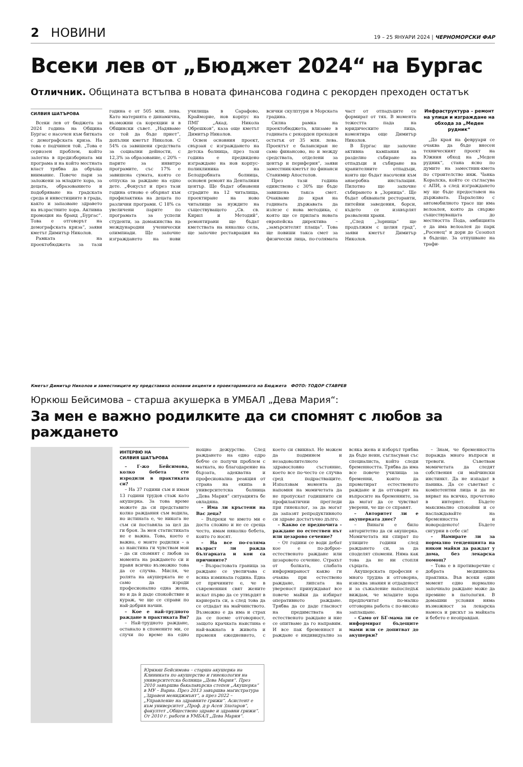2 НОВИНИ 19 – 25 ЯНУАРИ 2024 | ЧЕРНОМОРСКИ ФАР
Всеки лев от „Бюджет 2024“ на Бургас
Отличник. Общината встъпва в новата финансова година с рекорден преходен остатък
СИЛВИЯ ШАТЪРОВА
Всеки лев от бюджета за 2024 година на Община Бургас е насочен към битката с демографската криза. На това е подчинен той. „Това е сериозен проблем, който залегна в предизборната ми програма и на който местната власт трябва да обръща внимание. Повече пари за заложени за младите хора, за децата, образованието и подобряване на градската среда и инвестициите в града, както и запазване здравето на възрастните хора. Активна промоция на бранд „Бургас“. Това е отговорът на демографската криза“, заяви кметът Димитър Николов.
Рамката на проектобюджета за тази година е от 505 млн. лева. Като материята е динамична, възможни са корекции и в Общински съвет. „Надяваме се той да бъде приет“, допълни кметът Николов. С 54% са завишени средствата за социални дейности, с 12,3% за образование, с 20% – парите за инвитро програмите, със 17% е завишена сумата, която се отпуска за раждане на едно дете. „Фокусът и през тази година отново е обърнат към профилактика на децата по различни програми. С 18% са увеличени парите по програмата за успели студенти, за домакинства на международни ученически олимпиади. Ще започне изграждането на нови училища в Сарафово, Крайморие, нов корпус на ПМГ „Акад. Никола Обрешков“, каза още кметът Димитър Николов.
Освен основния проект, свързан с изграждането на детска болница, през тази година е предвидено изграждане на нов корпус-поликлиника на Белодробната болница, основен ремонт на Денталния център. Ще бъдат обновени сградите на 12 читалища, проектиране на ново читалище за нуждите на съществуващото „Св. св. Кирил и Методий“, ремонтирани ще бъдат кметствата на няколко села, ще започне реставрация на всички скулптури в Морската градина.
Силна рамка на проектобюджета, влизаме в годината с рекорден преходен остатък от 35 млн. лева. Проектът е балансиран не само финансово, но и между средствата, отделени за център и периферия“, заяви заместник-кметът по финанси Станимир Апостолов.
През тази година единствено с 30% ще бъде завишена такса смет. Очакваме до края на годината държавата да излезе с нова методика, с която ще се прилага новата европейска директива – „замърсителят плаща“. Това ще повиши такса смет за физически лица, по-голямата част от отпадъците се формират от тях. В момента тежестта пада на юридическите лица, коментира още Димитър Николов.
В Бургас ще започне активна кампания за разделно събиране на отпадъци и събиране на хранителните отпадъци, които ще бъдат насочени към анаеробна инсталация. Пилотно ще започне събирането в „Зорница“. Ще бъдат обхванати ресторанти, питейни заведения, борси, където се изхвърлят развалени храни.
„След „Зорница“ ще продължим с целия град“, заяви кметът Димитър Николов.
Инфраструктура – ремонт на улици и изграждане на обхода за „Меден рудник“
„До края на февруари се очаква да бъде внесен техническият проект на Южния обход на „Меден рудник“, стана ясно по думите на заместник-кмета по строителство инж. Чанка Коралска, който се съгласува с АПИ, а след изграждането му ще бъде предоставен на държавата. Паралелно с автомобилното трасе ще има велоалея, която да свърже съществуващата до местността Пода, амбицията е да има велоалея до парк „Росенец“ и дори до Созопол в бъдеще. За отпушване на трафи-
Кметът Димитър Николов и заместниците му представиха основни акценти в проекторамката на Бюджета ФОТО: ТОДОР СТАВРЕВ
Юркюш Бейсимова – старша акушерка в УМБАЛ „Дева Мария“:
За мен е важно родилките да си спомнят с любов за раждането
ИНТЕРВЮ НА
СИЛВИЯ ШАТЪРОВА
– Г-жо Бейсимова, колко бебета сте изродили в практиката си?
– На 37 години съм и имам 13 години трудов стаж като акушерка. За това време можете да си представите колко раждания съм водила, но истината е, че никога не съм си поставяла за цел да ги броя. За мен статистиката не е важна. Това, което е важно, е моите родилки – а аз наистина ги чувствам мои – да си спомнят с любов за момента на раждането си и правя всичко възможно това да се случва. Мисля, че ролята на акушерката не е само да изроди професионално една жена, но и да ѝ даде спокойствие и кураж, че ще се справи по най-добрия начин.
– Кое е най-трудното раждане в практиката Ви?
– Най-трудното раждане, останало в спомените ми, се случи по време на едно нощно дежурство. След раждането на едно едро бебче се получи проблем с матката, но благодарение на бързата, адекватна и професионална реакция от страна на екипа в университетска болница „Дева Мария“ ситуацията бе овладяна.
– Има ли кръстени на Вас деца?
– Въпреки че името ми е доста сложно и не се среща често, имам няколко бебета, които го носят.
– На все по-голяма възраст ли ражда българката и кои са причините?
– Възрастовата граница за раждане се увеличава с всяка изминала година. Една от причините е, че в съвременния свят жените искат първо да се утвърдят в кариерата си, а след това да се отдадат на майчинството. Възможно е да има и страх да се поеме отговорност, защото крачката наистина е най-важната в живота и променя ежедневието, с което си свикнал. Не можем да подминем и незадоволителното здравословно състояние, което все по-често се случва сред подрастващите. Използвам момента да напомня на момичетата да не пропускат годишните си профилактични прегледи при гинеколог, за да могат да запазят репродуктивното си здраве достатъчно дълго.
– Какво се предпочита – раждане по естествен път или цезарово сечение?
– От години се води дебат кое е по-доброе- естественото раждане или цезаровото сечение. Страхът от болката, слабата информираност какво ги очаква при естествено раждане, липсата на увереност принуждават все повече майки да избират оперативното раждане. Трябва да се даде гласност на предимствата на естественото раждане и ние се опитваме да го направим. И все пак бременност и раждане е индивидуално за всяка жена и изборът трябва да бъде неин, съгласуван със специалиста, който следи бременността. Трябва да има все повече училища за бременни, които да промотират естественото раждане и да отговарят на въпросите на бременните, за да могат да се чувстват уверени, че ще се справят.
– Авторитет ли е акушерката днес?
– Винаги е било авторитетно да си акушерка. Момичетата ни спират по улиците години след раждането си, за да споделят спомени. Няма как това да не ни стопля сърцата.
Акушерската професия е много трудна и отговорна, изисква знания и отдаденост и за съжаление напоследък виждам, че младите хора предпочитат по-малко отговорна работа с по-високо заплащане.
– Само от БГ-мама ли се информират бъдещите мами или се допитват до акушерки?
– Знам, че бременността поражда много въпроси и тревоги. Съветвам момичетата да следят собствения си майчински инстинкт. Да не изпадат в паника. Да се съветват с компетентни лица и да не вярват на всичко, прочетено в интернет. Бъдете максимално спокойни и се наслаждавайте на бременността и новороденото! Бъдете сигурни в себе си!
– Намирате ли за нормално тенденцията на някои майки да раждат у дома, без лекарска помощ?
– Това е в противоречие с добрата медицинска практика. Във всеки един момент едно нормално започнало раждане може да премине в патология. В домашни условия няма възможност за лекарска намеса и рискът за майката и бебето е неоправдан.
Юркюш Бейсимова – старша акушерка на Клиниката по акушерство и гинекология на университетска болница „Дева Мария“. През 2010 завършва бакалавърска степен „Акушерка“ в МУ – Варна. През 2013 завършва магистратура „Здравен мениджмънт“, а през 2022 – „Управление на здравните грижи“. Асистент е към университет „Проф. д-р Асен Златаров“, факултет „Обществено здраве и здравни грижи“. От 2010 г. работи в УМБАЛ „Дева Мария“.